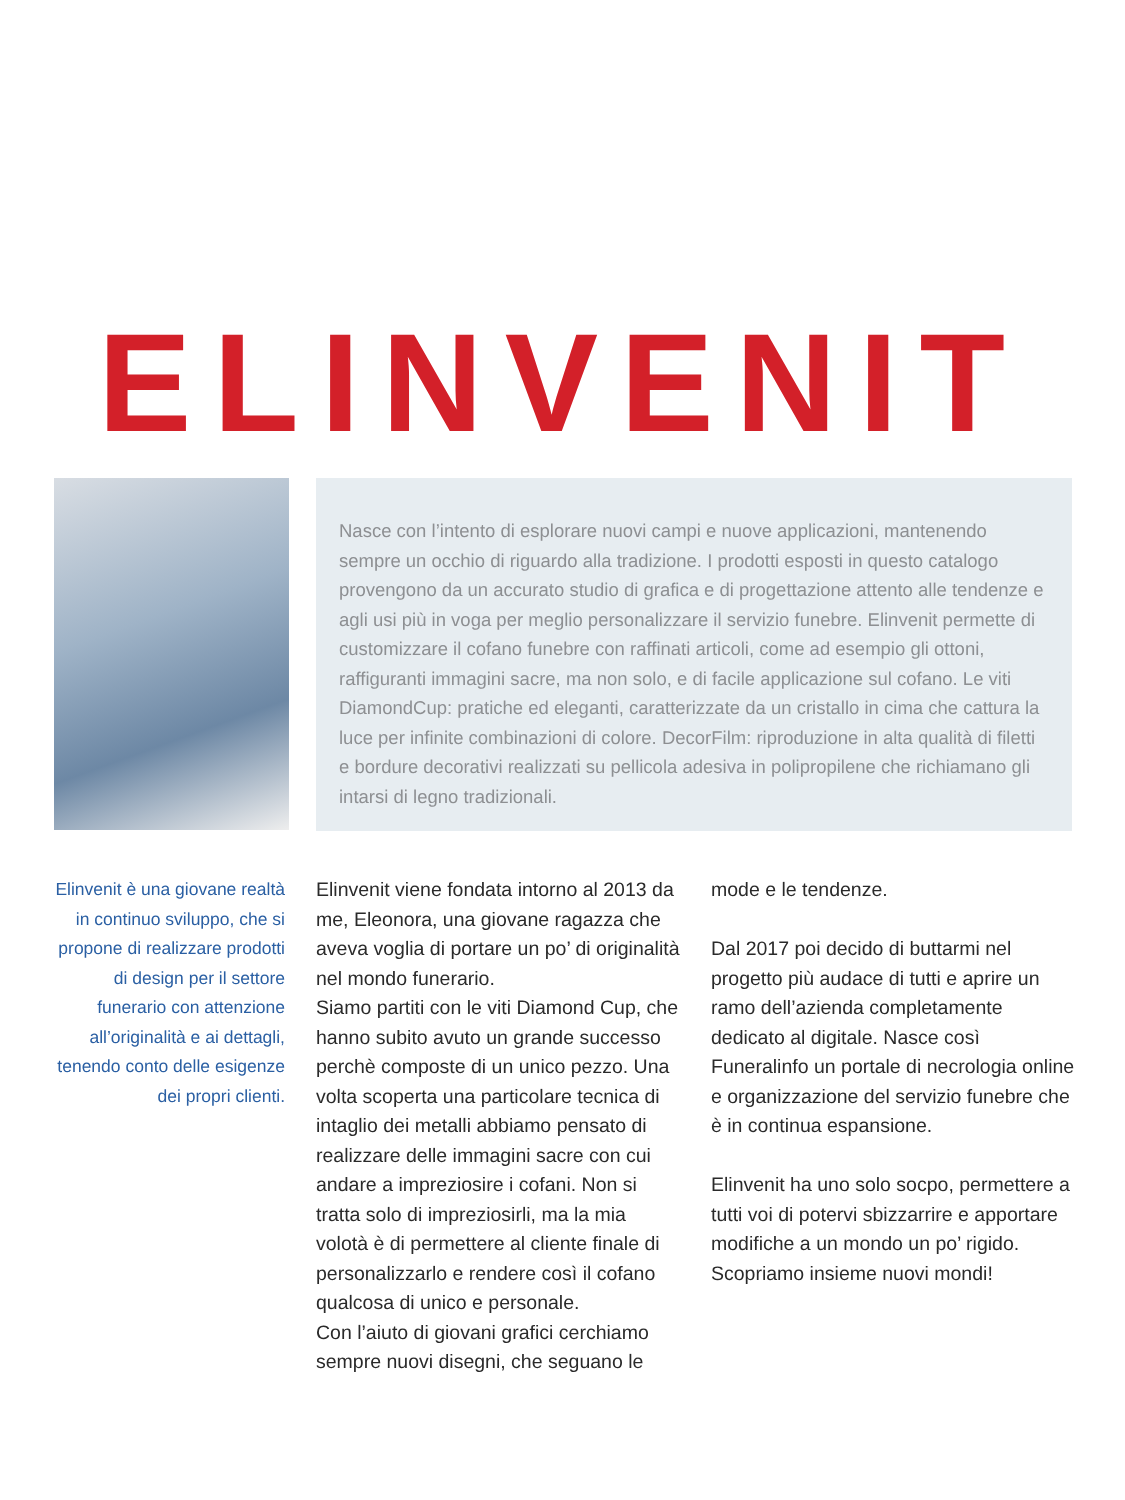ELINVENIT
Nasce con l’intento di esplorare nuovi campi e nuove applicazioni, mantenendo sempre un occhio di riguardo alla tradizione. I prodotti esposti in questo catalogo provengono da un accurato studio di grafica e di progettazione attento alle tendenze e agli usi più in voga per meglio personalizzare il servizio funebre. Elinvenit permette di customizzare il cofano funebre con raffinati articoli, come ad esempio gli ottoni, raffiguranti immagini sacre, ma non solo, e di facile applicazione sul cofano. Le viti DiamondCup: pratiche ed eleganti, caratterizzate da un cristallo in cima che cattura la luce per infinite combinazioni di colore. DecorFilm: riproduzione in alta qualità di filetti e bordure decorativi realizzati su pellicola adesiva in polipropilene che richiamano gli intarsi di legno tradizionali.
Elinvenit è una giovane realtà in continuo sviluppo, che si propone di realizzare prodotti di design per il settore funerario con attenzione all’originalità e ai dettagli, tenendo conto delle esigenze dei propri clienti.
Elinvenit viene fondata intorno al 2013 da me, Eleonora, una giovane ragazza che aveva voglia di portare un po’ di originalità nel mondo funerario.
Siamo partiti con le viti Diamond Cup, che hanno subito avuto un grande successo perchè composte di un unico pezzo. Una volta scoperta una particolare tecnica di intaglio dei metalli abbiamo pensato di realizzare delle immagini sacre con cui andare a impreziosire i cofani. Non si tratta solo di impreziosirli, ma la mia volotà è di permettere al cliente finale di personalizzarlo e rendere così il cofano qualcosa di unico e personale.
Con l’aiuto di giovani grafici cerchiamo sempre nuovi disegni, che seguano le
mode e le tendenze.
Dal 2017 poi decido di buttarmi nel progetto più audace di tutti e aprire un ramo dell’azienda completamente dedicato al digitale. Nasce così Funeralinfo un portale di necrologia online e organizzazione del servizio funebre che è in continua espansione.
Elinvenit ha uno solo socpo, permettere a tutti voi di potervi sbizzarrire e apportare modifiche a un mondo un po’ rigido. Scopriamo insieme nuovi mondi!